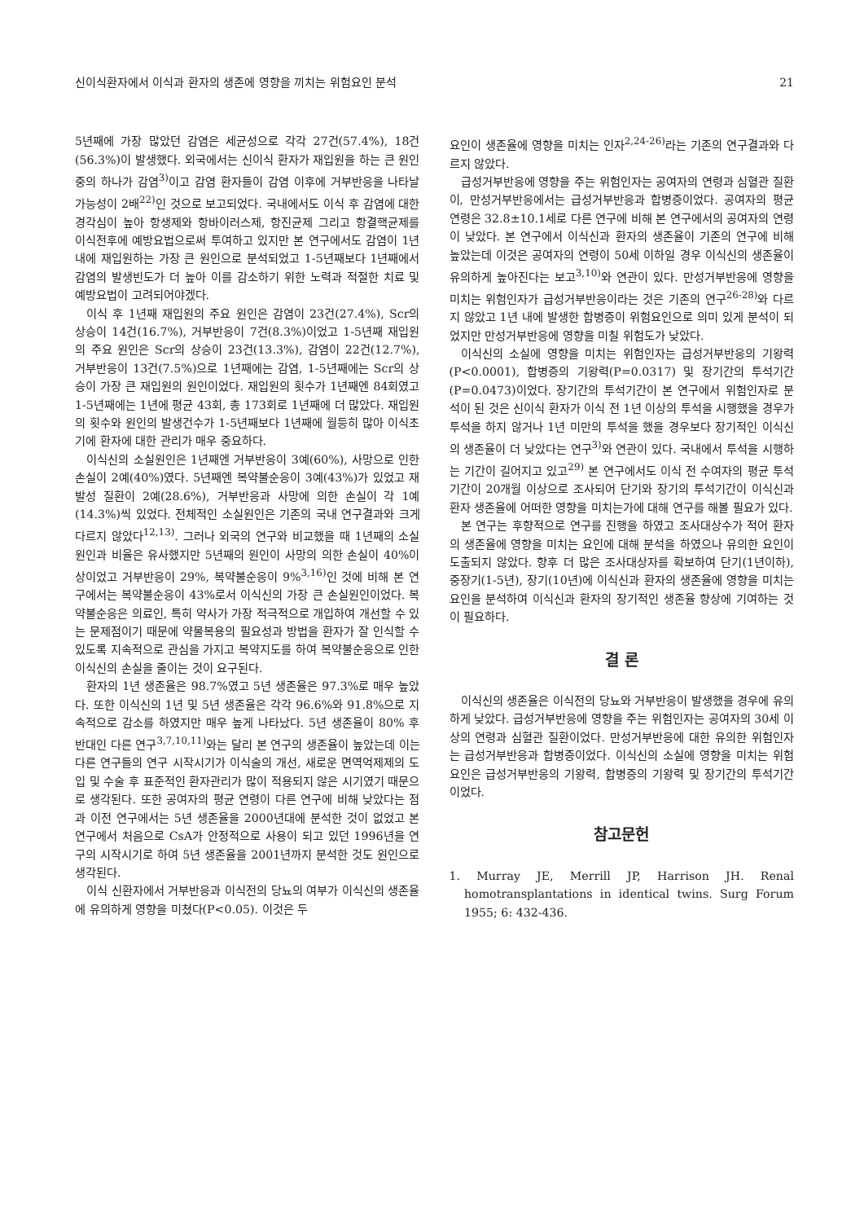신이식환자에서 이식과 환자의 생존에 영향을 끼치는 위험요인 분석 21
5년째에 가장 많았던 감염은 세균성으로 각각 27건(57.4%), 18건(56.3%)이 발생했다. 외국에서는 신이식 환자가 재입원을 하는 큰 원인중의 하나가 감염<sup>3)</sup>이고 감염 환자들이 감염 이후에 거부반응을 나타날 가능성이 2배<sup>22)</sup>인 것으로 보고되었다. 국내에서도 이식 후 감염에 대한 경각심이 높아 항생제와 항바이러스제, 항진균제 그리고 항결핵균제를 이식전후에 예방요법으로써 투여하고 있지만 본 연구에서도 감염이 1년 내에 재입원하는 가장 큰 원인으로 분석되었고 1-5년째보다 1년째에서 감염의 발생빈도가 더 높아 이를 감소하기 위한 노력과 적절한 치료 및 예방요법이 고려되어야겠다.
이식 후 1년째 재입원의 주요 원인은 감염이 23건(27.4%), Scr의 상승이 14건(16.7%), 거부반응이 7건(8.3%)이었고 1-5년째 재입원의 주요 원인은 Scr의 상승이 23건(13.3%), 감염이 22건(12.7%), 거부반응이 13건(7.5%)으로 1년째에는 감염, 1-5년째에는 Scr의 상승이 가장 큰 재입원의 원인이었다. 재입원의 횟수가 1년째엔 84회였고 1-5년째에는 1년에 평균 43회, 총 173회로 1년째에 더 많았다. 재입원의 횟수와 원인의 발생건수가 1-5년째보다 1년째에 월등히 많아 이식초기에 환자에 대한 관리가 매우 중요하다.
이식신의 소실원인은 1년째엔 거부반응이 3예(60%), 사망으로 인한 손실이 2예(40%)였다. 5년째엔 복약불순응이 3예(43%)가 있었고 재발성 질환이 2예(28.6%), 거부반응과 사망에 의한 손실이 각 1예(14.3%)씩 있었다. 전체적인 소실원인은 기존의 국내 연구결과와 크게 다르지 않았다<sup>12,13)</sup>. 그러나 외국의 연구와 비교했을 때 1년째의 소실 원인과 비율은 유사했지만 5년째의 원인이 사망의 의한 손실이 40%이상이었고 거부반응이 29%, 복약불순응이 9%<sup>3,16)</sup>인 것에 비해 본 연구에서는 복약불순응이 43%로서 이식신의 가장 큰 손실원인이었다. 복약불순응은 의료인, 특히 약사가 가장 적극적으로 개입하여 개선할 수 있는 문제점이기 때문에 약물복용의 필요성과 방법을 환자가 잘 인식할 수 있도록 지속적으로 관심을 가지고 복약지도를 하여 복약불순응으로 인한 이식신의 손실을 줄이는 것이 요구된다.
환자의 1년 생존율은 98.7%였고 5년 생존율은 97.3%로 매우 높았다. 또한 이식신의 1년 및 5년 생존율은 각각 96.6%와 91.8%으로 지속적으로 감소를 하였지만 매우 높게 나타났다. 5년 생존율이 80% 후반대인 다른 연구<sup>3,7,10,11)</sup>와는 달리 본 연구의 생존율이 높았는데 이는 다른 연구들의 연구 시작시기가 이식술의 개선, 새로운 면역억제제의 도입 및 수술 후 표준적인 환자관리가 많이 적용되지 않은 시기였기 때문으로 생각된다. 또한 공여자의 평균 연령이 다른 연구에 비해 낮았다는 점과 이전 연구에서는 5년 생존율을 2000년대에 분석한 것이 없었고 본 연구에서 처음으로 CsA가 안정적으로 사용이 되고 있던 1996년을 연구의 시작시기로 하여 5년 생존율을 2001년까지 분석한 것도 원인으로 생각된다.
이식 신환자에서 거부반응과 이식전의 당뇨의 여부가 이식신의 생존율에 유의하게 영향을 미쳤다(P<0.05). 이것은 두
요인이 생존율에 영향을 미치는 인자<sup>2,24-26)</sup>라는 기존의 연구결과와 다르지 않았다.
급성거부반응에 영향을 주는 위험인자는 공여자의 연령과 심혈관 질환이, 만성거부반응에서는 급성거부반응과 합병증이었다. 공여자의 평균 연령은 32.8±10.1세로 다른 연구에 비해 본 연구에서의 공여자의 연령이 낮았다. 본 연구에서 이식신과 환자의 생존율이 기존의 연구에 비해 높았는데 이것은 공여자의 연령이 50세 이하일 경우 이식신의 생존율이 유의하게 높아진다는 보고<sup>3,10)</sup>와 연관이 있다. 만성거부반응에 영향을 미치는 위험인자가 급성거부반응이라는 것은 기존의 연구<sup>26-28)</sup>와 다르지 않았고 1년 내에 발생한 합병증이 위험요인으로 의미 있게 분석이 되었지만 만성거부반응에 영향을 미칠 위험도가 낮았다.
이식신의 소실에 영향을 미치는 위험인자는 급성거부반응의 기왕력(P<0.0001), 합병증의 기왕력(P=0.0317) 및 장기간의 투석기간(P=0.0473)이었다. 장기간의 투석기간이 본 연구에서 위험인자로 분석이 된 것은 신이식 환자가 이식 전 1년 이상의 투석을 시행했을 경우가 투석을 하지 않거나 1년 미만의 투석을 했을 경우보다 장기적인 이식신의 생존율이 더 낮았다는 연구<sup>3)</sup>와 연관이 있다. 국내에서 투석을 시행하는 기간이 길어지고 있고<sup>29)</sup> 본 연구에서도 이식 전 수여자의 평균 투석기간이 20개월 이상으로 조사되어 단기와 장기의 투석기간이 이식신과 환자 생존율에 어떠한 영향을 미치는가에 대해 연구를 해볼 필요가 있다.
본 연구는 후향적으로 연구를 진행을 하였고 조사대상수가 적어 환자의 생존율에 영향을 미치는 요인에 대해 분석을 하였으나 유의한 요인이 도출되지 않았다. 향후 더 많은 조사대상자를 확보하여 단기(1년이하), 중장기(1-5년), 장기(10년)에 이식신과 환자의 생존율에 영향을 미치는 요인을 분석하여 이식신과 환자의 장기적인 생존율 향상에 기여하는 것이 필요하다.
결 론
이식신의 생존율은 이식전의 당뇨와 거부반응이 발생했을 경우에 유의하게 낮았다. 급성거부반응에 영향을 주는 위험인자는 공여자의 30세 이상의 연령과 심혈관 질환이었다. 만성거부반응에 대한 유의한 위험인자는 급성거부반응과 합병증이었다. 이식신의 소실에 영향을 미치는 위험요인은 급성거부반응의 기왕력, 합병증의 기왕력 및 장기간의 투석기간이었다.
참고문헌
1. Murray JE, Merrill JP, Harrison JH. Renal homotransplantations in identical twins. Surg Forum 1955; 6: 432-436.